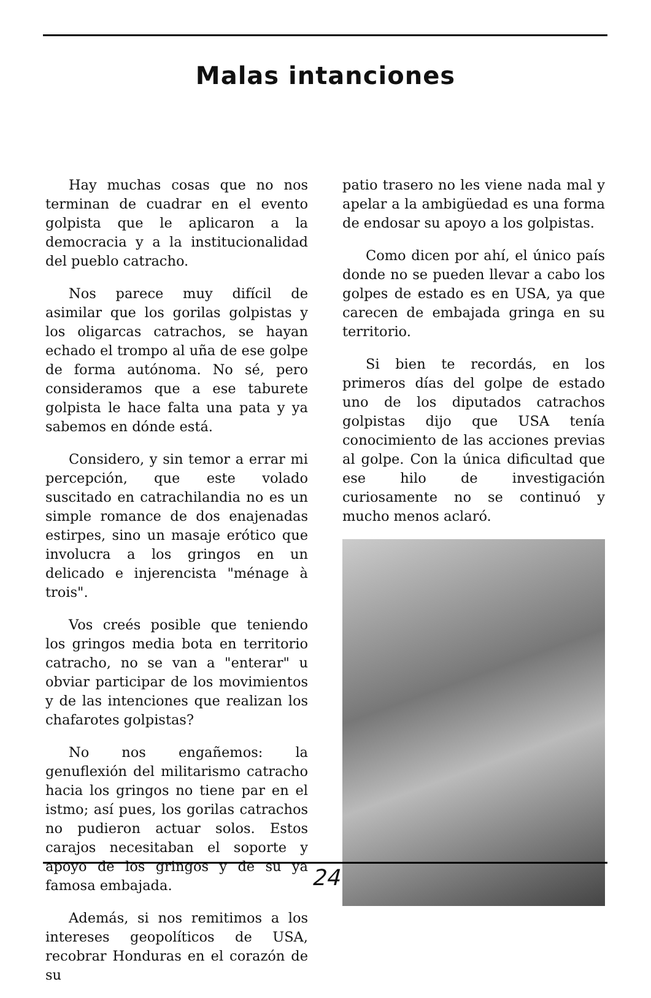Malas intanciones
Hay muchas cosas que no nos terminan de cuadrar en el evento golpista que le aplicaron a la democracia y a la institucionalidad del pueblo catracho.
Nos parece muy difícil de asimilar que los gorilas golpistas y los oligarcas catrachos, se hayan echado el trompo al uña de ese golpe de forma autónoma. No sé, pero consideramos que a ese taburete golpista le hace falta una pata y ya sabemos en dónde está.
Considero, y sin temor a errar mi percepción, que este volado suscitado en catrachilandia no es un simple romance de dos enajenadas estirpes, sino un masaje erótico que involucra a los gringos en un delicado e injerencista "ménage à trois".
Vos creés posible que teniendo los gringos media bota en territorio catracho, no se van a "enterar" u obviar participar de los movimientos y de las intenciones que realizan los chafarotes golpistas?
No nos engañemos: la genuflexión del militarismo catracho hacia los gringos no tiene par en el istmo; así pues, los gorilas catrachos no pudieron actuar solos. Estos carajos necesitaban el soporte y apoyo de los gringos y de su ya famosa embajada.
Además, si nos remitimos a los intereses geopolíticos de USA, recobrar Honduras en el corazón de su
patio trasero no les viene nada mal y apelar a la ambigüedad es una forma de endosar su apoyo a los golpistas.
Como dicen por ahí, el único país donde no se pueden llevar a cabo los golpes de estado es en USA, ya que carecen de embajada gringa en su territorio.
Si bien te recordás, en los primeros días del golpe de estado uno de los diputados catrachos golpistas dijo que USA tenía conocimiento de las acciones previas al golpe. Con la única dificultad que ese hilo de investigación curiosamente no se continuó y mucho menos aclaró.
24